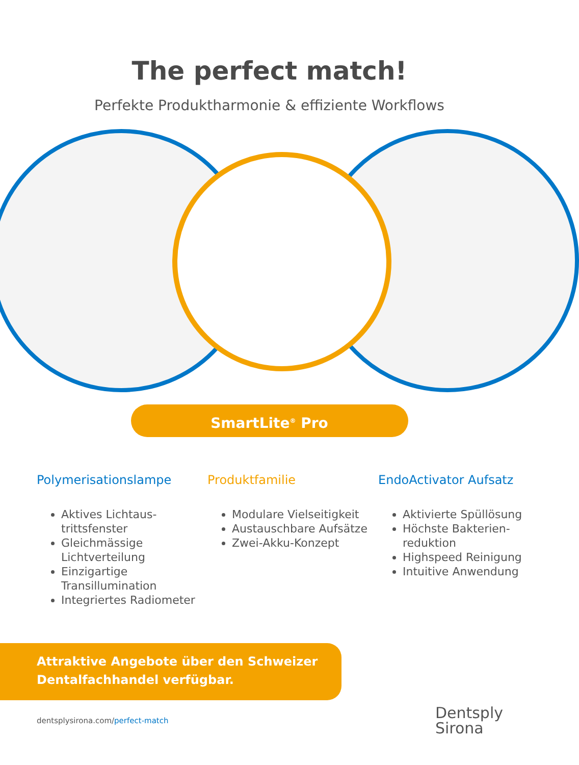The perfect match!
Perfekte Produktharmonie & effiziente Workflows
SmartLite<sup>®</sup> Pro
Polymerisationslampe
Aktives Lichtaus-trittsfenster
Gleichmässige Lichtverteilung
Einzigartige Transillumination
Integriertes Radiometer
Produktfamilie
Modulare Vielseitigkeit
Austauschbare Aufsätze
Zwei-Akku-Konzept
EndoActivator Aufsatz
Aktivierte Spüllösung
Höchste Bakterien-reduktion
Highspeed Reinigung
Intuitive Anwendung
Attraktive Angebote über den Schweizer
Dentalfachhandel verfügbar.
dentsplysirona.com/perfect-match
Dentsply
Sirona